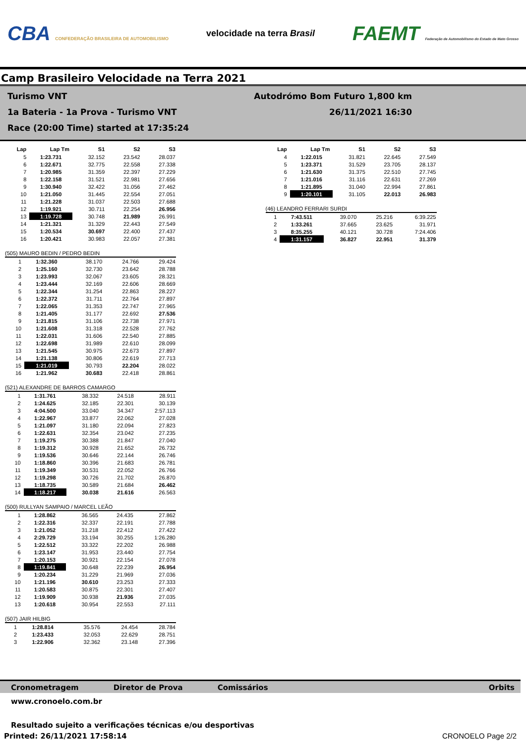CBA CONFEDERAÇÃO BRASILEIRA DE AUTOMOBILISMO
velocidade na terra Brasil
FAEMT Federação de Automobilismo do Estado de Mato Grosso
Camp Brasileiro Velocidade na Terra 2021
Turismo VNT
1a Bateria - 1a Prova - Turismo VNT
Race (20:00 Time) started at 17:35:24
Autodrómo Bom Futuro 1,800 km
26/11/2021 16:30
| Lap | Lap Tm | S1 | S2 | S3 |
| --- | --- | --- | --- | --- |
| 5 | 1:23.731 | 32.152 | 23.542 | 28.037 |
| 6 | 1:22.671 | 32.775 | 22.558 | 27.338 |
| 7 | 1:20.985 | 31.359 | 22.397 | 27.229 |
| 8 | 1:22.158 | 31.521 | 22.981 | 27.656 |
| 9 | 1:30.940 | 32.422 | 31.056 | 27.462 |
| 10 | 1:21.050 | 31.445 | 22.554 | 27.051 |
| 11 | 1:21.228 | 31.037 | 22.503 | 27.688 |
| 12 | 1:19.921 | 30.711 | 22.254 | 26.956 |
| 13 | 1:19.728 | 30.748 | 21.989 | 26.991 |
| 14 | 1:21.321 | 31.329 | 22.443 | 27.549 |
| 15 | 1:20.534 | 30.697 | 22.400 | 27.437 |
| 16 | 1:20.421 | 30.983 | 22.057 | 27.381 |
(505) MAURO BEDIN / PEDRO BEDIN
| 1 | 1:32.360 | 38.170 | 24.766 | 29.424 |
| 2 | 1:25.160 | 32.730 | 23.642 | 28.788 |
| 3 | 1:23.993 | 32.067 | 23.605 | 28.321 |
| 4 | 1:23.444 | 32.169 | 22.606 | 28.669 |
| 5 | 1:22.344 | 31.254 | 22.863 | 28.227 |
| 6 | 1:22.372 | 31.711 | 22.764 | 27.897 |
| 7 | 1:22.065 | 31.353 | 22.747 | 27.965 |
| 8 | 1:21.405 | 31.177 | 22.692 | 27.536 |
| 9 | 1:21.815 | 31.106 | 22.738 | 27.971 |
| 10 | 1:21.608 | 31.318 | 22.528 | 27.762 |
| 11 | 1:22.031 | 31.606 | 22.540 | 27.885 |
| 12 | 1:22.698 | 31.989 | 22.610 | 28.099 |
| 13 | 1:21.545 | 30.975 | 22.673 | 27.897 |
| 14 | 1:21.138 | 30.806 | 22.619 | 27.713 |
| 15 | 1:21.019 | 30.793 | 22.204 | 28.022 |
| 16 | 1:21.962 | 30.683 | 22.418 | 28.861 |
(521) ALEXANDRE DE BARROS CAMARGO
| 1 | 1:31.761 | 38.332 | 24.518 | 28.911 |
| 2 | 1:24.625 | 32.185 | 22.301 | 30.139 |
| 3 | 4:04.500 | 33.040 | 34.347 | 2:57.113 |
| 4 | 1:22.967 | 33.877 | 22.062 | 27.028 |
| 5 | 1:21.097 | 31.180 | 22.094 | 27.823 |
| 6 | 1:22.631 | 32.354 | 23.042 | 27.235 |
| 7 | 1:19.275 | 30.388 | 21.847 | 27.040 |
| 8 | 1:19.312 | 30.928 | 21.652 | 26.732 |
| 9 | 1:19.536 | 30.646 | 22.144 | 26.746 |
| 10 | 1:18.860 | 30.396 | 21.683 | 26.781 |
| 11 | 1:19.349 | 30.531 | 22.052 | 26.766 |
| 12 | 1:19.298 | 30.726 | 21.702 | 26.870 |
| 13 | 1:18.735 | 30.589 | 21.684 | 26.462 |
| 14 | 1:18.217 | 30.038 | 21.616 | 26.563 |
(500) RULLYAN SAMPAIO / MARCEL LEÃO
| 1 | 1:28.862 | 36.565 | 24.435 | 27.862 |
| 2 | 1:22.316 | 32.337 | 22.191 | 27.788 |
| 3 | 1:21.052 | 31.218 | 22.412 | 27.422 |
| 4 | 2:29.729 | 33.194 | 30.255 | 1:26.280 |
| 5 | 1:22.512 | 33.322 | 22.202 | 26.988 |
| 6 | 1:23.147 | 31.953 | 23.440 | 27.754 |
| 7 | 1:20.153 | 30.921 | 22.154 | 27.078 |
| 8 | 1:19.841 | 30.648 | 22.239 | 26.954 |
| 9 | 1:20.234 | 31.229 | 21.969 | 27.036 |
| 10 | 1:21.196 | 30.610 | 23.253 | 27.333 |
| 11 | 1:20.583 | 30.875 | 22.301 | 27.407 |
| 12 | 1:19.909 | 30.938 | 21.936 | 27.035 |
| 13 | 1:20.618 | 30.954 | 22.553 | 27.111 |
(507) JAIR HILBIG
| 1 | 1:28.814 | 35.576 | 24.454 | 28.784 |
| 2 | 1:23.433 | 32.053 | 22.629 | 28.751 |
| 3 | 1:22.906 | 32.362 | 23.148 | 27.396 |
| Lap | Lap Tm | S1 | S2 | S3 |
| --- | --- | --- | --- | --- |
| 4 | 1:22.015 | 31.821 | 22.645 | 27.549 |
| 5 | 1:23.371 | 31.529 | 23.705 | 28.137 |
| 6 | 1:21.630 | 31.375 | 22.510 | 27.745 |
| 7 | 1:21.016 | 31.116 | 22.631 | 27.269 |
| 8 | 1:21.895 | 31.040 | 22.994 | 27.861 |
| 9 | 1:20.101 | 31.105 | 22.013 | 26.983 |
(46) LEANDRO FERRARI SURDI
| 1 | 7:43.511 | 39.070 | 25.216 | 6:39.225 |
| 2 | 1:33.261 | 37.665 | 23.625 | 31.971 |
| 3 | 8:35.255 | 40.121 | 30.728 | 7:24.406 |
| 4 | 1:31.157 | 36.827 | 22.951 | 31.379 |
Cronometragem Diretor de Prova Comissários Orbits
www.cronoelo.com.br
Resultado sujeito a verificações técnicas e/ou desportivas
Printed: 26/11/2021 17:58:14 CRONOELO Page 2/2